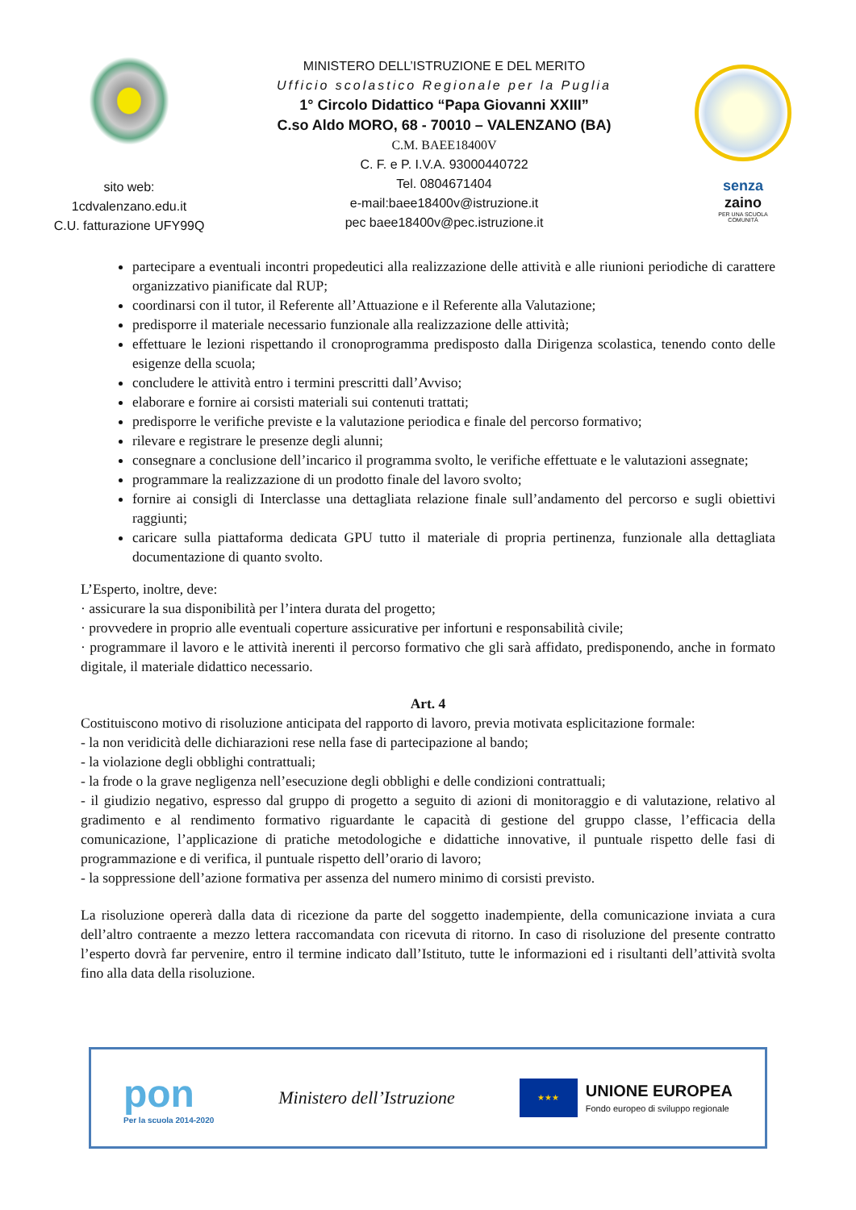sito web:
1cdvalenzano.edu.it
C.U. fatturazione UFY99Q
MINISTERO DELL’ISTRUZIONE E DEL MERITO
Ufficio scolastico Regionale per la Puglia
1° Circolo Didattico “Papa Giovanni XXIII”
C.so Aldo MORO, 68 - 70010 – VALENZANO (BA)
C.M. BAEE18400V
C. F. e P. I.V.A. 93000440722
Tel. 0804671404
e-mail:baee18400v@istruzione.it
pec baee18400v@pec.istruzione.it
senza
zaino
PER UNA SCUOLA
COMUNITÀ
partecipare a eventuali incontri propedeutici alla realizzazione delle attività e alle riunioni periodiche di carattere organizzativo pianificate dal RUP;
coordinarsi con il tutor, il Referente all’Attuazione e il Referente alla Valutazione;
predisporre il materiale necessario funzionale alla realizzazione delle attività;
effettuare le lezioni rispettando il cronoprogramma predisposto dalla Dirigenza scolastica, tenendo conto delle esigenze della scuola;
concludere le attività entro i termini prescritti dall’Avviso;
elaborare e fornire ai corsisti materiali sui contenuti trattati;
predisporre le verifiche previste e la valutazione periodica e finale del percorso formativo;
rilevare e registrare le presenze degli alunni;
consegnare a conclusione dell’incarico il programma svolto, le verifiche effettuate e le valutazioni assegnate;
programmare la realizzazione di un prodotto finale del lavoro svolto;
fornire ai consigli di Interclasse una dettagliata relazione finale sull’andamento del percorso e sugli obiettivi raggiunti;
caricare sulla piattaforma dedicata GPU tutto il materiale di propria pertinenza, funzionale alla dettagliata documentazione di quanto svolto.
L’Esperto, inoltre, deve:
· assicurare la sua disponibilità per l’intera durata del progetto;
· provvedere in proprio alle eventuali coperture assicurative per infortuni e responsabilità civile;
· programmare il lavoro e le attività inerenti il percorso formativo che gli sarà affidato, predisponendo, anche in formato digitale, il materiale didattico necessario.
Art. 4
Costituiscono motivo di risoluzione anticipata del rapporto di lavoro, previa motivata esplicitazione formale:
- la non veridicità delle dichiarazioni rese nella fase di partecipazione al bando;
- la violazione degli obblighi contrattuali;
- la frode o la grave negligenza nell’esecuzione degli obblighi e delle condizioni contrattuali;
- il giudizio negativo, espresso dal gruppo di progetto a seguito di azioni di monitoraggio e di valutazione, relativo al gradimento e al rendimento formativo riguardante le capacità di gestione del gruppo classe, l’efficacia della comunicazione, l’applicazione di pratiche metodologiche e didattiche innovative, il puntuale rispetto delle fasi di programmazione e di verifica, il puntuale rispetto dell’orario di lavoro;
- la soppressione dell’azione formativa per assenza del numero minimo di corsisti previsto.
La risoluzione opererà dalla data di ricezione da parte del soggetto inadempiente, della comunicazione inviata a cura dell’altro contraente a mezzo lettera raccomandata con ricevuta di ritorno. In caso di risoluzione del presente contratto l’esperto dovrà far pervenire, entro il termine indicato dall’Istituto, tutte le informazioni ed i risultanti dell’attività svolta fino alla data della risoluzione.
pon
Per la scuola 2014-2020
Ministero dell’Istruzione
★★★
UNIONE EUROPEA
Fondo europeo di sviluppo regionale